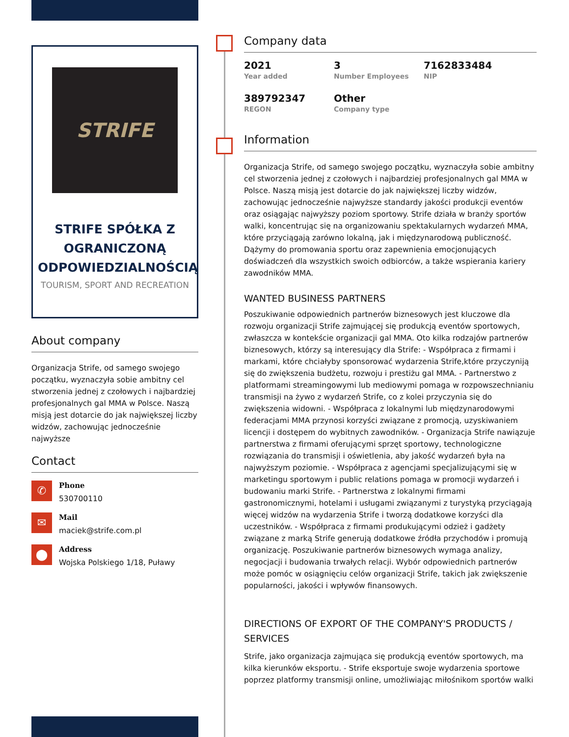STRIFE
STRIFE SPÓŁKA Z OGRANICZONĄ ODPOWIEDZIALNOŚCIĄ
TOURISM, SPORT AND RECREATION
About company
Organizacja Strife, od samego swojego początku, wyznaczyła sobie ambitny cel stworzenia jednej z czołowych i najbardziej profesjonalnych gal MMA w Polsce. Naszą misją jest dotarcie do jak największej liczby widzów, zachowując jednocześnie najwyższe
Contact
✆
Phone
530700110
✉
Mail
maciek@strife.com.pl
⬤
Address
Wojska Polskiego 1/18, Puławy
Company data
2021
Year added
3
Number Employees
7162833484
NIP
389792347
REGON
Other
Company type
Information
Organizacja Strife, od samego swojego początku, wyznaczyła sobie ambitny cel stworzenia jednej z czołowych i najbardziej profesjonalnych gal MMA w Polsce. Naszą misją jest dotarcie do jak największej liczby widzów, zachowując jednocześnie najwyższe standardy jakości produkcji eventów oraz osiągając najwyższy poziom sportowy. Strife działa w branży sportów walki, koncentrując się na organizowaniu spektakularnych wydarzeń MMA, które przyciągają zarówno lokalną, jak i międzynarodową publiczność. Dążymy do promowania sportu oraz zapewnienia emocjonujących doświadczeń dla wszystkich swoich odbiorców, a także wspierania kariery zawodników MMA.
WANTED BUSINESS PARTNERS
Poszukiwanie odpowiednich partnerów biznesowych jest kluczowe dla rozwoju organizacji Strife zajmującej się produkcją eventów sportowych, zwłaszcza w kontekście organizacji gal MMA. Oto kilka rodzajów partnerów biznesowych, którzy są interesujący dla Strife: - Współpraca z firmami i markami, które chciałyby sponsorować wydarzenia Strife,które przyczyniją się do zwiększenia budżetu, rozwoju i prestiżu gal MMA. - Partnerstwo z platformami streamingowymi lub mediowymi pomaga w rozpowszechnianiu transmisji na żywo z wydarzeń Strife, co z kolei przyczynia się do zwiększenia widowni. - Współpraca z lokalnymi lub międzynarodowymi federacjami MMA przynosi korzyści związane z promocją, uzyskiwaniem licencji i dostępem do wybitnych zawodników. - Organizacja Strife nawiązuje partnerstwa z firmami oferującymi sprzęt sportowy, technologiczne rozwiązania do transmisji i oświetlenia, aby jakość wydarzeń była na najwyższym poziomie. - Współpraca z agencjami specjalizującymi się w marketingu sportowym i public relations pomaga w promocji wydarzeń i budowaniu marki Strife. - Partnerstwa z lokalnymi firmami gastronomicznymi, hotelami i usługami związanymi z turystyką przyciągają więcej widzów na wydarzenia Strife i tworzą dodatkowe korzyści dla uczestników. - Współpraca z firmami produkującymi odzież i gadżety związane z marką Strife generują dodatkowe źródła przychodów i promują organizację. Poszukiwanie partnerów biznesowych wymaga analizy, negocjacji i budowania trwałych relacji. Wybór odpowiednich partnerów może pomóc w osiągnięciu celów organizacji Strife, takich jak zwiększenie popularności, jakości i wpływów finansowych.
DIRECTIONS OF EXPORT OF THE COMPANY'S PRODUCTS / SERVICES
Strife, jako organizacja zajmująca się produkcją eventów sportowych, ma kilka kierunków eksportu. - Strife eksportuje swoje wydarzenia sportowe poprzez platformy transmisji online, umożliwiając miłośnikom sportów walki